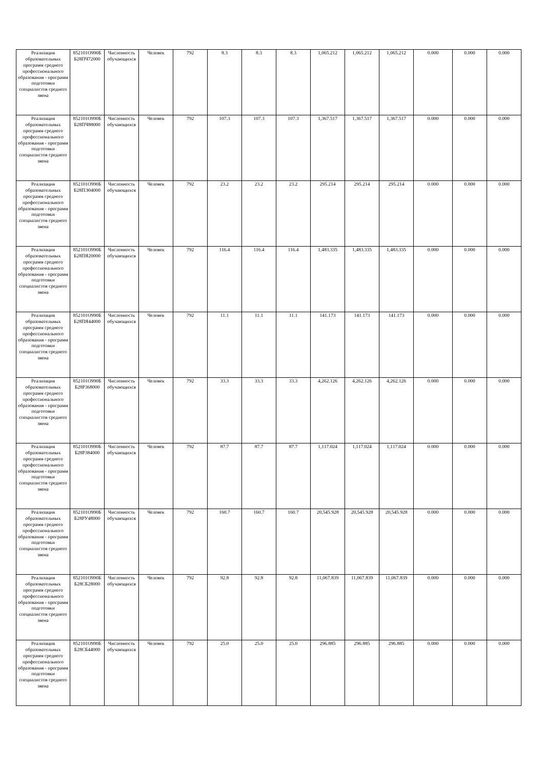| Реализация образовательных программ среднего профессионального образования - программ подготовки специалистов среднего звена | 852101О990Б Б28ПЧ72000 | Численность обучающихся | Человек | 792 | 8.3 | 8.3 | 8.3 | 1,065.212 | 1,065.212 | 1,065.212 | 0.000 | 0.000 | 0.000 |
| Реализация образовательных программ среднего профессионального образования - программ подготовки специалистов среднего звена | 852101О990Б Б28ПЧ88000 | Численность обучающихся | Человек | 792 | 107.3 | 107.3 | 107.3 | 1,367.517 | 1,367.517 | 1,367.517 | 0.000 | 0.000 | 0.000 |
| Реализация образовательных программ среднего профессионального образования - программ подготовки специалистов среднего звена | 852101О990Б Б28ПЭ04000 | Численность обучающихся | Человек | 792 | 23.2 | 23.2 | 23.2 | 295.214 | 295.214 | 295.214 | 0.000 | 0.000 | 0.000 |
| Реализация образовательных программ среднего профессионального образования - программ подготовки специалистов среднего звена | 852101О990Б Б28ПЯ20000 | Численность обучающихся | Человек | 792 | 116.4 | 116.4 | 116.4 | 1,483.335 | 1,483.335 | 1,483.335 | 0.000 | 0.000 | 0.000 |
| Реализация образовательных программ среднего профессионального образования - программ подготовки специалистов среднего звена | 852101О990Б Б28ПЯ44000 | Численность обучающихся | Человек | 792 | 11.1 | 11.1 | 11.1 | 141.173 | 141.173 | 141.173 | 0.000 | 0.000 | 0.000 |
| Реализация образовательных программ среднего профессионального образования - программ подготовки специалистов среднего звена | 852101О990Б Б28Р368000 | Численность обучающихся | Человек | 792 | 33.3 | 33.3 | 33.3 | 4,262.126 | 4,262.126 | 4,262.126 | 0.000 | 0.000 | 0.000 |
| Реализация образовательных программ среднего профессионального образования - программ подготовки специалистов среднего звена | 852101О990Б Б28Р384000 | Численность обучающихся | Человек | 792 | 87.7 | 87.7 | 87.7 | 1,117.024 | 1,117.024 | 1,117.024 | 0.000 | 0.000 | 0.000 |
| Реализация образовательных программ среднего профессионального образования - программ подготовки специалистов среднего звена | 852101О990Б Б28РУ48000 | Численность обучающихся | Человек | 792 | 160.7 | 160.7 | 160.7 | 20,545.928 | 20,545.928 | 20,545.928 | 0.000 | 0.000 | 0.000 |
| Реализация образовательных программ среднего профессионального образования - программ подготовки специалистов среднего звена | 852101О990Б Б28СБ28000 | Численность обучающихся | Человек | 792 | 92.8 | 92.8 | 92.8 | 11,067.839 | 11,067.839 | 11,067.839 | 0.000 | 0.000 | 0.000 |
| Реализация образовательных программ среднего профессионального образования - программ подготовки специалистов среднего звена | 852101О990Б Б28СБ44000 | Численность обучающихся | Человек | 792 | 25.0 | 25.0 | 25.0 | 296.885 | 296.885 | 296.885 | 0.000 | 0.000 | 0.000 |